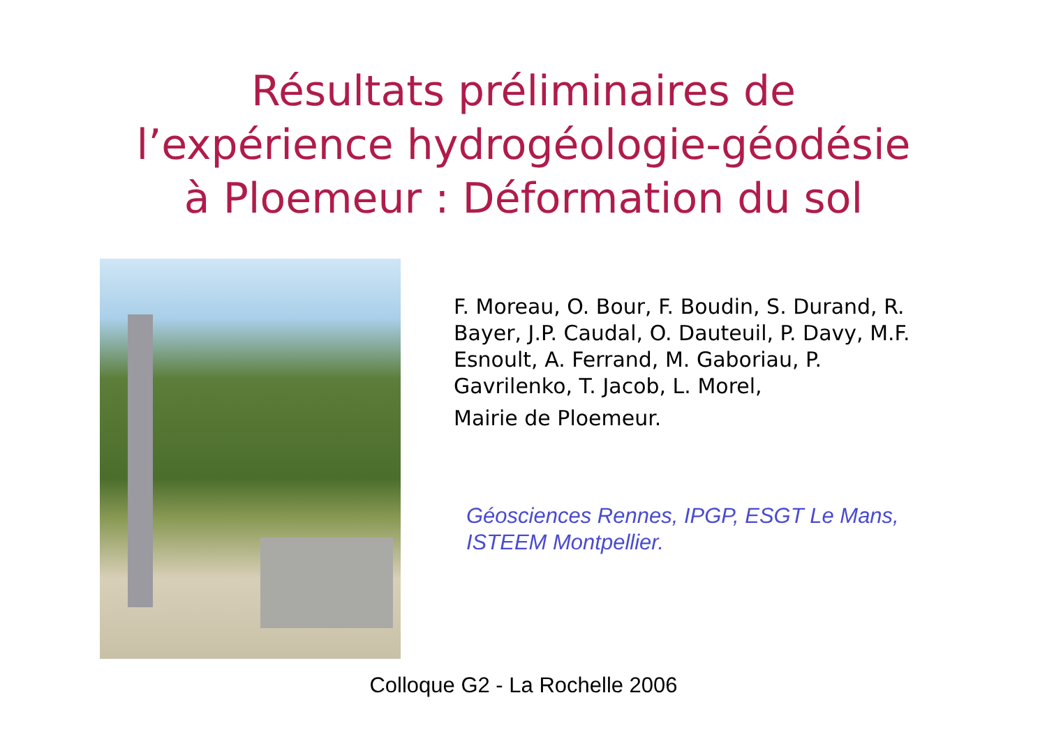Résultats préliminaires de
l’expérience hydrogéologie-géodésie
à Ploemeur : Déformation du sol
F. Moreau, O. Bour, F. Boudin, S. Durand, R. Bayer, J.P. Caudal, O. Dauteuil, P. Davy, M.F. Esnoult, A. Ferrand, M. Gaboriau, P. Gavrilenko, T. Jacob, L. Morel,
Mairie de Ploemeur.
Géosciences Rennes, IPGP, ESGT Le Mans, ISTEEM Montpellier.
Colloque G2 - La Rochelle 2006